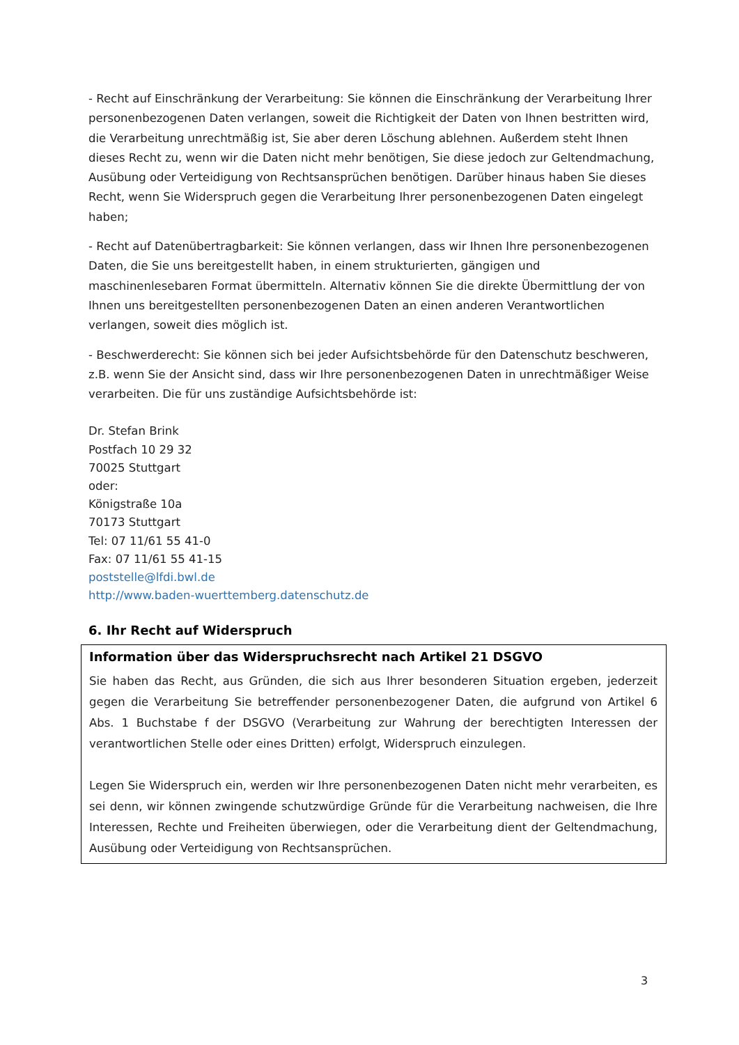- Recht auf Einschränkung der Verarbeitung: Sie können die Einschränkung der Verarbeitung Ihrer personenbezogenen Daten verlangen, soweit die Richtigkeit der Daten von Ihnen bestritten wird, die Verarbeitung unrechtmäßig ist, Sie aber deren Löschung ablehnen. Außerdem steht Ihnen dieses Recht zu, wenn wir die Daten nicht mehr benötigen, Sie diese jedoch zur Geltendmachung, Ausübung oder Verteidigung von Rechtsansprüchen benötigen. Darüber hinaus haben Sie dieses Recht, wenn Sie Widerspruch gegen die Verarbeitung Ihrer personenbezogenen Daten eingelegt haben;
- Recht auf Datenübertragbarkeit: Sie können verlangen, dass wir Ihnen Ihre personenbezogenen Daten, die Sie uns bereitgestellt haben, in einem strukturierten, gängigen und maschinenlesebaren Format übermitteln. Alternativ können Sie die direkte Übermittlung der von Ihnen uns bereitgestellten personenbezogenen Daten an einen anderen Verantwortlichen verlangen, soweit dies möglich ist.
- Beschwerderecht: Sie können sich bei jeder Aufsichtsbehörde für den Datenschutz beschweren, z.B. wenn Sie der Ansicht sind, dass wir Ihre personenbezogenen Daten in unrechtmäßiger Weise verarbeiten. Die für uns zuständige Aufsichtsbehörde ist:
Dr. Stefan Brink
Postfach 10 29 32
70025 Stuttgart
oder:
Königstraße 10a
70173 Stuttgart
Tel: 07 11/61 55 41-0
Fax: 07 11/61 55 41-15
poststelle@lfdi.bwl.de
http://www.baden-wuerttemberg.datenschutz.de
6. Ihr Recht auf Widerspruch
Information über das Widerspruchsrecht nach Artikel 21 DSGVO
Sie haben das Recht, aus Gründen, die sich aus Ihrer besonderen Situation ergeben, jederzeit gegen die Verarbeitung Sie betreffender personenbezogener Daten, die aufgrund von Artikel 6 Abs. 1 Buchstabe f der DSGVO (Verarbeitung zur Wahrung der berechtigten Interessen der verantwortlichen Stelle oder eines Dritten) erfolgt, Widerspruch einzulegen.
Legen Sie Widerspruch ein, werden wir Ihre personenbezogenen Daten nicht mehr verarbeiten, es sei denn, wir können zwingende schutzwürdige Gründe für die Verarbeitung nachweisen, die Ihre Interessen, Rechte und Freiheiten überwiegen, oder die Verarbeitung dient der Geltendmachung, Ausübung oder Verteidigung von Rechtsansprüchen.
3